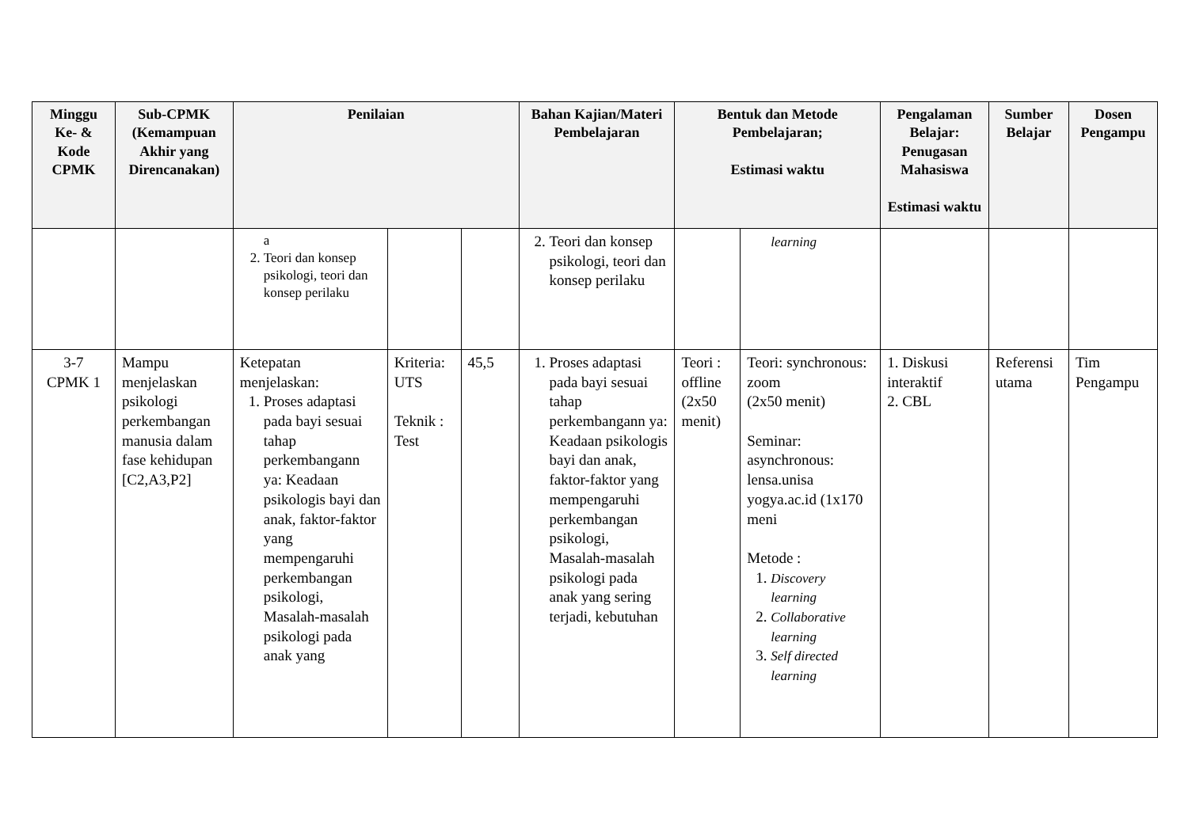| Minggu Ke- & Kode CPMK | Sub-CPMK (Kemampuan Akhir yang Direncanakan) | Penilaian | | | Bahan Kajian/Materi Pembelajaran | Bentuk dan Metode Pembelajaran; Estimasi waktu | | Pengalaman Belajar: Penugasan Mahasiswa Estimasi waktu | Sumber Belajar | Dosen Pengampu |
| --- | --- | --- | --- | --- | --- | --- | --- | --- | --- | --- |
| | | a 2. Teori dan konsep psikologi, teori dan konsep perilaku | | | 2. Teori dan konsep psikologi, teori dan konsep perilaku | | learning | | | |
| 3-7 CPMK 1 | Mampu menjelaskan psikologi perkembangan manusia dalam fase kehidupan [C2,A3,P2] | Ketepatan menjelaskan: 1. Proses adaptasi pada bayi sesuai tahap perkembangann ya: Keadaan psikologis bayi dan anak, faktor-faktor yang mempengaruhi perkembangan psikologi, Masalah-masalah psikologi pada anak yang | Kriteria: UTS Teknik : Test | 45,5 | 1. Proses adaptasi pada bayi sesuai tahap perkembangann ya: Keadaan psikologis bayi dan anak, faktor-faktor yang mempengaruhi perkembangan psikologi, Masalah-masalah psikologi pada anak yang sering terjadi, kebutuhan | Teori : offline (2x50 menit) | Teori: synchronous: zoom (2x50 menit) Seminar: asynchronous: lensa.unisa yogya.ac.id (1x170 meni Metode : 1. Discovery learning 2. Collaborative learning 3. Self directed learning | 1. Diskusi interaktif 2. CBL | Referensi utama | Tim Pengampu |